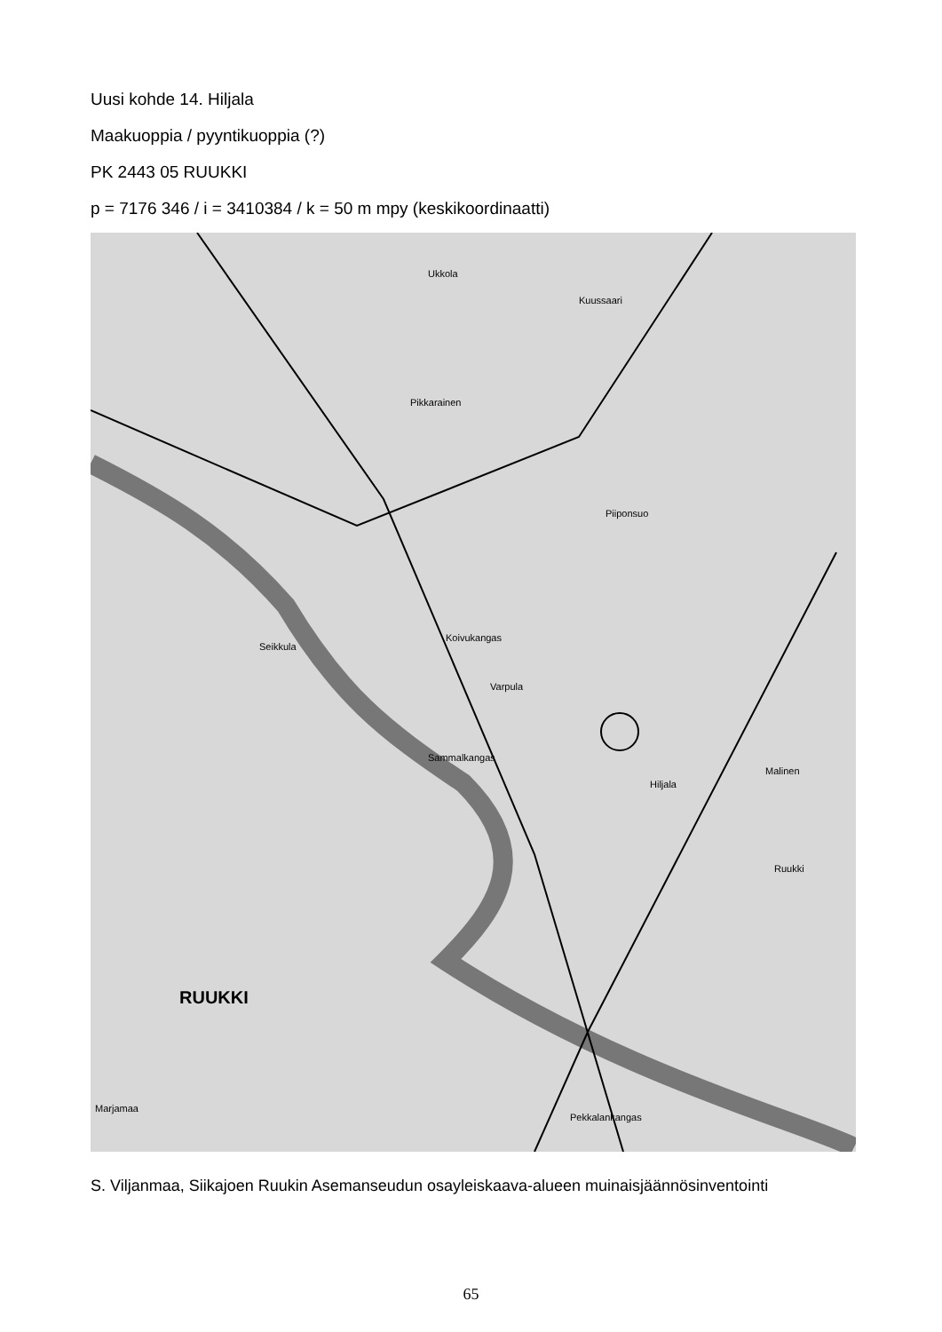Uusi kohde 14. Hiljala
Maakuoppia / pyyntikuoppia (?)
PK 2443 05 RUUKKI
p = 7176 346 / i = 3410384 / k = 50 m mpy (keskikoordinaatti)
Ukkola
Kuussaari
Pikkarainen
Piiponsuo
Koivukangas
Varpula
Hiljala
Malinen
Ruukki
RUUKKI
Pekkalankangas
Seikkula
Sammalkangas
Marjamaa
S. Viljanmaa, Siikajoen Ruukin Asemanseudun osayleiskaava-alueen muinaisjäännösinventointi
65